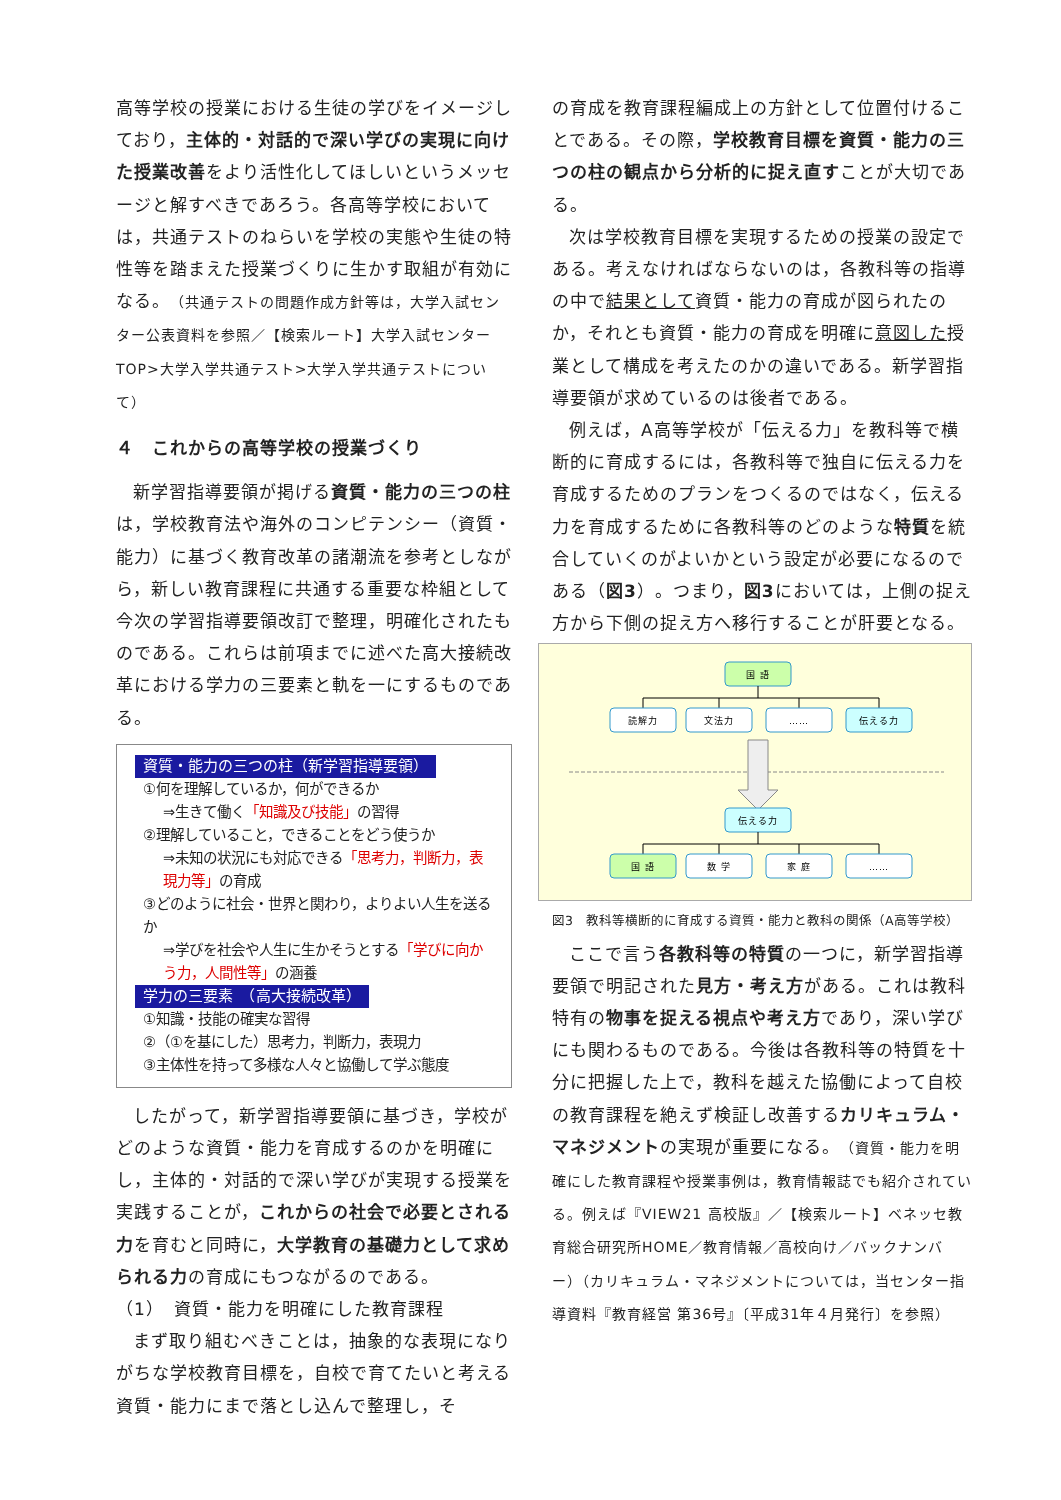高等学校の授業における生徒の学びをイメージしており，主体的・対話的で深い学びの実現に向けた授業改善をより活性化してほしいというメッセージと解すべきであろう。各高等学校においては，共通テストのねらいを学校の実態や生徒の特性等を踏まえた授業づくりに生かす取組が有効になる。（共通テストの問題作成方針等は，大学入試センター公表資料を参照／【検索ルート】大学入試センターTOP>大学入学共通テスト>大学入学共通テストについて）
４　これからの高等学校の授業づくり
新学習指導要領が掲げる資質・能力の三つの柱は，学校教育法や海外のコンピテンシー（資質・能力）に基づく教育改革の諸潮流を参考としながら，新しい教育課程に共通する重要な枠組として今次の学習指導要領改訂で整理，明確化されたものである。これらは前項までに述べた高大接続改革における学力の三要素と軌を一にするものである。
資質・能力の三つの柱（新学習指導要領）
①何を理解しているか，何ができるか
⇒生きて働く「知識及び技能」の習得
②理解していること，できることをどう使うか
⇒未知の状況にも対応できる「思考力，判断力，表現力等」の育成
③どのように社会・世界と関わり，よりよい人生を送るか
⇒学びを社会や人生に生かそうとする「学びに向かう力，人間性等」の涵養
学力の三要素　（高大接続改革）
①知識・技能の確実な習得
②（①を基にした）思考力，判断力，表現力
③主体性を持って多様な人々と協働して学ぶ態度
したがって，新学習指導要領に基づき，学校がどのような資質・能力を育成するのかを明確にし，主体的・対話的で深い学びが実現する授業を実践することが，これからの社会で必要とされる力を育むと同時に，大学教育の基礎力として求められる力の育成にもつながるのである。
（1）　資質・能力を明確にした教育課程
まず取り組むべきことは，抽象的な表現になりがちな学校教育目標を，自校で育てたいと考える資質・能力にまで落とし込んで整理し，そ
の育成を教育課程編成上の方針として位置付けることである。その際，学校教育目標を資質・能力の三つの柱の観点から分析的に捉え直すことが大切である。
次は学校教育目標を実現するための授業の設定である。考えなければならないのは，各教科等の指導の中で結果として資質・能力の育成が図られたのか，それとも資質・能力の育成を明確に意図した授業として構成を考えたのかの違いである。新学習指導要領が求めているのは後者である。
例えば，A高等学校が「伝える力」を教科等で横断的に育成するには，各教科等で独自に伝える力を育成するためのプランをつくるのではなく，伝える力を育成するために各教科等のどのような特質を統合していくのがよいかという設定が必要になるのである（図3）。つまり，図3においては，上側の捉え方から下側の捉え方へ移行することが肝要となる。
国 語
読解力
文法力
……
伝える力
伝える力
国 語
数 学
家 庭
……
図3　教科等横断的に育成する資質・能力と教科の関係（A高等学校）
ここで言う各教科等の特質の一つに，新学習指導要領で明記された見方・考え方がある。これは教科特有の物事を捉える視点や考え方であり，深い学びにも関わるものである。今後は各教科等の特質を十分に把握した上で，教科を越えた協働によって自校の教育課程を絶えず検証し改善するカリキュラム・マネジメントの実現が重要になる。（資質・能力を明確にした教育課程や授業事例は，教育情報誌でも紹介されている。例えば『VIEW21 高校版』／【検索ルート】ベネッセ教育総合研究所HOME／教育情報／高校向け／バックナンバー）（カリキュラム・マネジメントについては，当センター指導資料『教育経営 第36号』〔平成31年４月発行〕を参照）